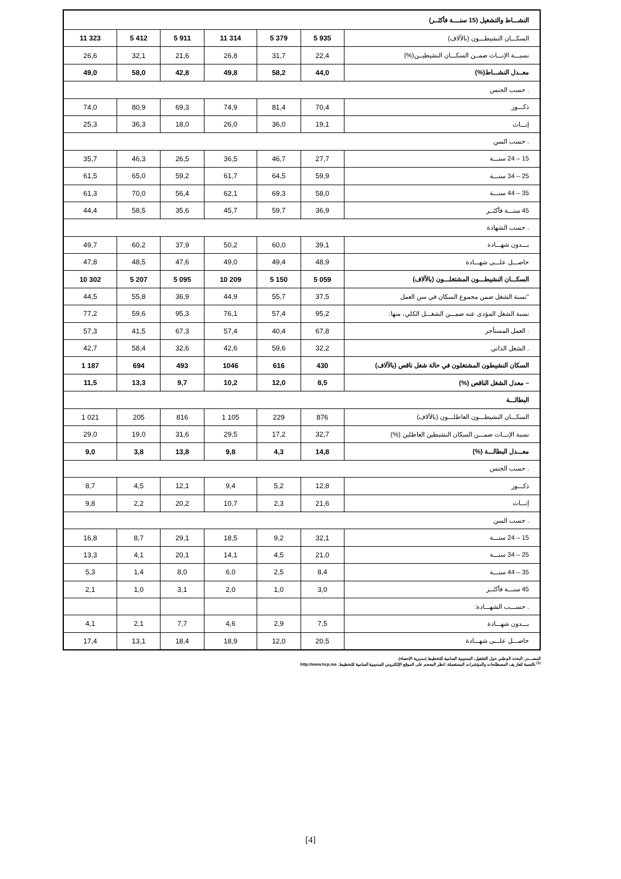| النشـــاط والتشغيل (15 سنــــة فأكثــر) | | | | | | |
| 11 323 | 5 412 | 5 911 | 11 314 | 5 379 | 5 935 | السكـــان النشيطـــون (بالآلاف) |
| 26,6 | 32,1 | 21,6 | 26,8 | 31,7 | 22,4 | نسبـــة الإنـــاث ضمــن السكـــان النشيطيــن(%) |
| 49,0 | 58,0 | 42,8 | 49,8 | 58,2 | 44,0 | معــدل النشـــاط(%) |
| . حسب الجنس | | | | | | |
| 74,0 | 80,9 | 69,3 | 74,9 | 81,4 | 70,4 | ذكـــور |
| 25,3 | 36,3 | 18,0 | 26,0 | 36,0 | 19,1 | إنـــاث |
| . حسب السن | | | | | | |
| 35,7 | 46,3 | 26,5 | 36,5 | 46,7 | 27,7 | 15 – 24 سنـــة |
| 61,5 | 65,0 | 59,2 | 61,7 | 64,5 | 59,9 | 25 – 34 سنـــة |
| 61,3 | 70,0 | 56,4 | 62,1 | 69,3 | 58,0 | 35 – 44 سنـــة |
| 44,4 | 58,5 | 35,6 | 45,7 | 59,7 | 36,9 | 45 سنـــة فأكثــر |
| . حسب الشهادة | | | | | | |
| 49,7 | 60,2 | 37,9 | 50,2 | 60,0 | 39,1 | بـــدون شهـــادة |
| 47,8 | 48,5 | 47,6 | 49,0 | 49,4 | 48,9 | حاصـــل علـــى شهـــادة |
| 10 302 | 5 207 | 5 095 | 10 209 | 5 150 | 5 059 | السكـــان النشيطـــون المشتغلـــون (بالآلاف) |
| 44,5 | 55,8 | 36,9 | 44,9 | 55,7 | 37,5 | "نسبة الشغل ضمن مجموع السكان في سن العمل |
| 77,2 | 59,6 | 95,3 | 76,1 | 57,4 | 95,2 | نسبة الشغل المؤدى عنه ضمـــن الشغـــل الكلي، منها: |
| 57,3 | 41,5 | 67,3 | 57,4 | 40,4 | 67,8 | . العمل المستأجر |
| 42,7 | 58,4 | 32,6 | 42,6 | 59,6 | 32,2 | . الشغل الذاتي |
| 1 187 | 694 | 493 | 1046 | 616 | 430 | السكان النشيطون المشتغلون في حالة شغل ناقص (بالآلاف) |
| 11,5 | 13,3 | 9,7 | 10,2 | 12,0 | 8,5 | – معدل الشغل الناقص (%) |
| البطالـــة | | | | | | |
| 1 021 | 205 | 816 | 1 105 | 229 | 876 | السكـــان النشيطـــون العاطلـــون (بالآلاف) |
| 29,0 | 19,0 | 31,6 | 29,5 | 17,2 | 32,7 | نسبة الإنـــاث ضمـــن السكان النشيطين العاطلين (%) |
| 9,0 | 3,8 | 13,8 | 9,8 | 4,3 | 14,8 | معـــدل البطالـــة (%) |
| . حسب الجنس | | | | | | |
| 8,7 | 4,5 | 12,1 | 9,4 | 5,2 | 12,8 | ذكـــور |
| 9,8 | 2,2 | 20,2 | 10,7 | 2,3 | 21,6 | إنـــاث |
| . حسب السن | | | | | | |
| 16,8 | 8,7 | 29,1 | 18,5 | 9,2 | 32,1 | 15 – 24 سنـــة |
| 13,3 | 4,1 | 20,1 | 14,1 | 4,5 | 21,0 | 25 – 34 سنـــة |
| 5,3 | 1,4 | 8,0 | 6,0 | 2,5 | 8,4 | 35 – 44 سنـــة |
| 2,1 | 1,0 | 3,1 | 2,0 | 1,0 | 3,0 | 45 سنـــة فأكثــر |
| | | | | | | . حســـب الشهـــادة: |
| 4,1 | 2,1 | 7,7 | 4,6 | 2,9 | 7,5 | بـــدون شهـــادة |
| 17,4 | 13,1 | 18,4 | 18,9 | 12,0 | 20,5 | حاصـــل علـــى شهـــادة |
المصـــدر: البحث الوطني حول التشغيل، المندوبية السامية للتخطيط (مديرية الإحصاء).
<sup>(1)</sup> بالنسبة لتعار يف المصطلحات والمؤشرات المستعملة، انظر المعجم على الموقع الإلكتروني للمندوبية السامية للتخطيط: http://www.hcp.ma
[4]